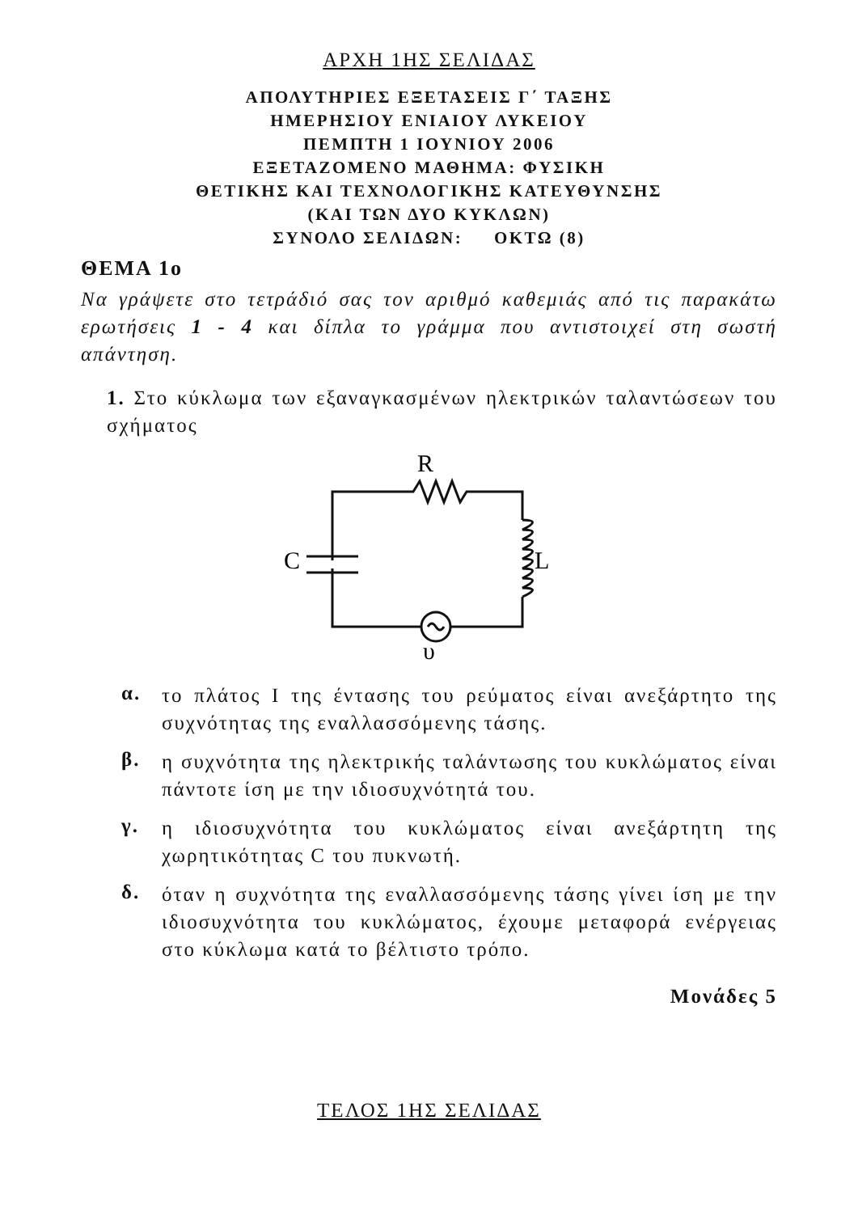ΑΡΧΗ 1ΗΣ ΣΕΛΙΔΑΣ
ΑΠΟΛΥΤΗΡΙΕΣ ΕΞΕΤΑΣΕΙΣ Γ΄ ΤΑΞΗΣ
ΗΜΕΡΗΣΙΟΥ ΕΝΙΑΙΟΥ ΛΥΚΕΙΟΥ
ΠΕΜΠΤΗ 1 ΙΟΥΝΙΟΥ 2006
ΕΞΕΤΑΖΟΜΕΝΟ ΜΑΘΗΜΑ: ΦΥΣΙΚΗ
ΘΕΤΙΚΗΣ ΚΑΙ ΤΕΧΝΟΛΟΓΙΚΗΣ ΚΑΤΕΥΘΥΝΣΗΣ
(ΚΑΙ ΤΩΝ ΔΥΟ ΚΥΚΛΩΝ)
ΣΥΝΟΛΟ ΣΕΛΙΔΩΝ: ΟΚΤΩ (8)
ΘΕΜΑ 1ο
Να γράψετε στο τετράδιό σας τον αριθμό καθεμιάς από τις παρακάτω ερωτήσεις 1 - 4 και δίπλα το γράμμα που αντιστοιχεί στη σωστή απάντηση.
1. Στο κύκλωμα των εξαναγκασμένων ηλεκτρικών ταλαντώσεων του σχήματος
R
C
L
υ
α.
το πλάτος Ι της έντασης του ρεύματος είναι ανεξάρτητο της συχνότητας της εναλλασσόμενης τάσης.
β.
η συχνότητα της ηλεκτρικής ταλάντωσης του κυκλώματος είναι πάντοτε ίση με την ιδιοσυχνότητά του.
γ.
η ιδιοσυχνότητα του κυκλώματος είναι ανεξάρτητη της χωρητικότητας C του πυκνωτή.
δ.
όταν η συχνότητα της εναλλασσόμενης τάσης γίνει ίση με την ιδιοσυχνότητα του κυκλώματος, έχουμε μεταφορά ενέργειας στο κύκλωμα κατά το βέλτιστο τρόπο.
Μονάδες 5
ΤΕΛΟΣ 1ΗΣ ΣΕΛΙΔΑΣ